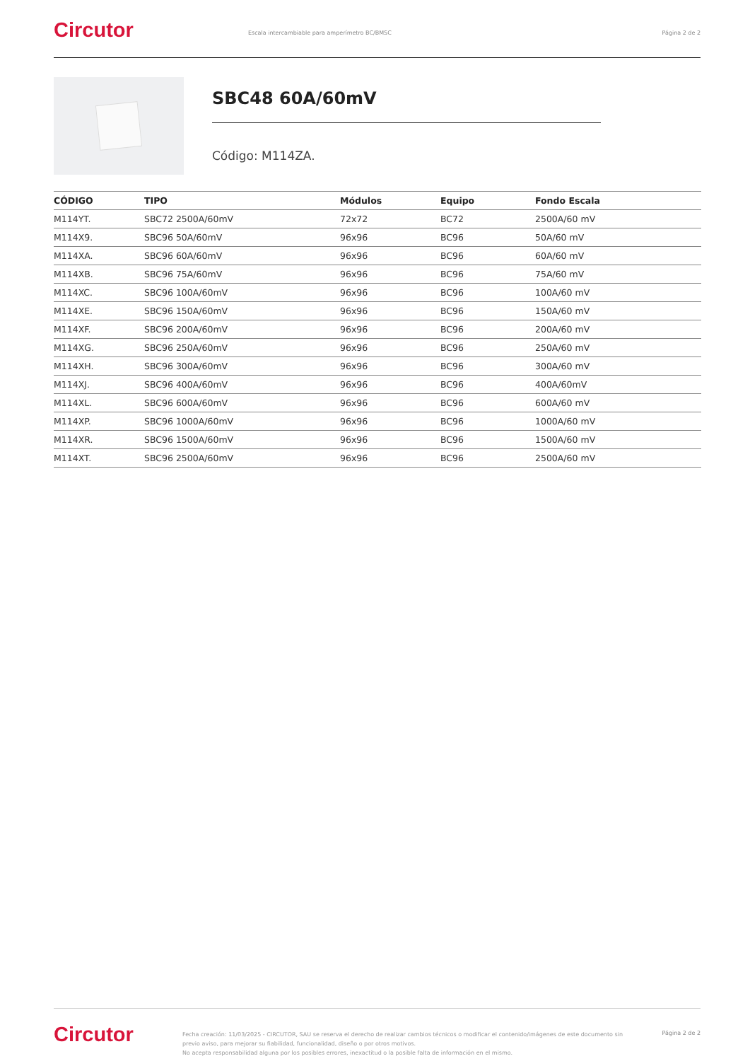Circutor
Escala intercambiable para amperímetro BC/BMSC
Página 2 de 2
SBC48 60A/60mV
Código: M114ZA.
| CÓDIGO | TIPO | Módulos | Equipo | Fondo Escala |
| --- | --- | --- | --- | --- |
| M114YT. | SBC72 2500A/60mV | 72x72 | BC72 | 2500A/60 mV |
| M114X9. | SBC96 50A/60mV | 96x96 | BC96 | 50A/60 mV |
| M114XA. | SBC96 60A/60mV | 96x96 | BC96 | 60A/60 mV |
| M114XB. | SBC96 75A/60mV | 96x96 | BC96 | 75A/60 mV |
| M114XC. | SBC96 100A/60mV | 96x96 | BC96 | 100A/60 mV |
| M114XE. | SBC96 150A/60mV | 96x96 | BC96 | 150A/60 mV |
| M114XF. | SBC96 200A/60mV | 96x96 | BC96 | 200A/60 mV |
| M114XG. | SBC96 250A/60mV | 96x96 | BC96 | 250A/60 mV |
| M114XH. | SBC96 300A/60mV | 96x96 | BC96 | 300A/60 mV |
| M114XJ. | SBC96 400A/60mV | 96x96 | BC96 | 400A/60mV |
| M114XL. | SBC96 600A/60mV | 96x96 | BC96 | 600A/60 mV |
| M114XP. | SBC96 1000A/60mV | 96x96 | BC96 | 1000A/60 mV |
| M114XR. | SBC96 1500A/60mV | 96x96 | BC96 | 1500A/60 mV |
| M114XT. | SBC96 2500A/60mV | 96x96 | BC96 | 2500A/60 mV |
Circutor
Fecha creación: 11/03/2025 - CIRCUTOR, SAU se reserva el derecho de realizar cambios técnicos o modificar el contenido/imágenes de este documento sin previo aviso, para mejorar su fiabilidad, funcionalidad, diseño o por otros motivos.
No acepta responsabilidad alguna por los posibles errores, inexactitud o la posible falta de información en el mismo.
Página 2 de 2